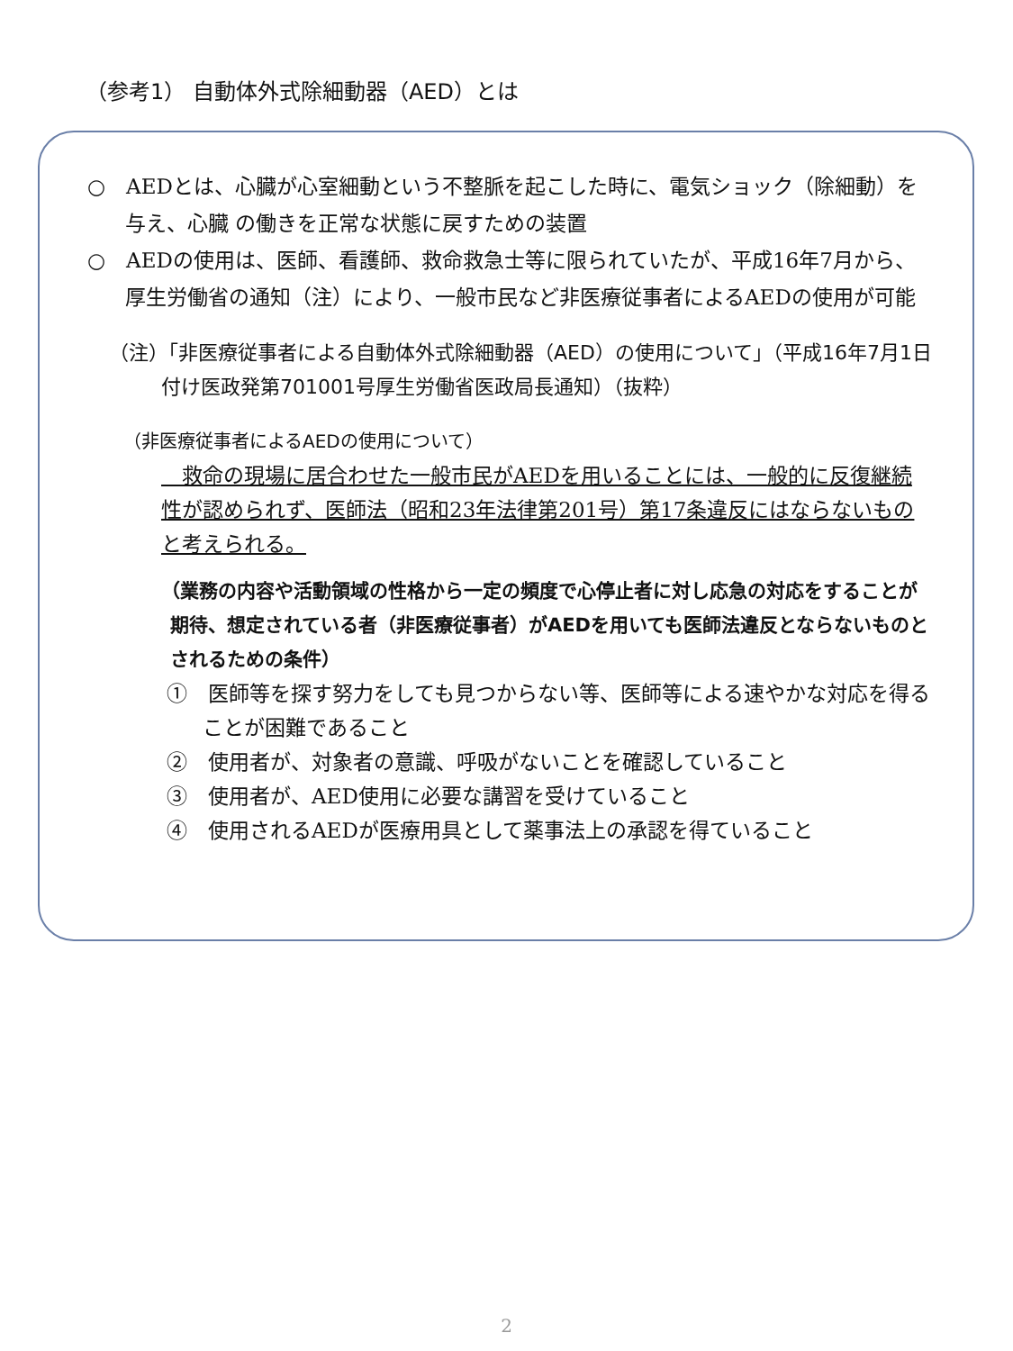（参考1） 自動体外式除細動器（AED）とは
○　AEDとは、心臓が心室細動という不整脈を起こした時に、電気ショック（除細動）を与え、心臓 の働きを正常な状態に戻すための装置
○　AEDの使用は、医師、看護師、救命救急士等に限られていたが、平成16年7月から、厚生労働省の通知（注）により、一般市民など非医療従事者によるAEDの使用が可能
（注）「非医療従事者による自動体外式除細動器（AED）の使用について」（平成16年7月1日付け医政発第701001号厚生労働省医政局長通知）（抜粋）
（非医療従事者によるAEDの使用について）
　救命の現場に居合わせた一般市民がAEDを用いることには、一般的に反復継続性が認められず、医師法（昭和23年法律第201号）第17条違反にはならないものと考えられる。
（業務の内容や活動領域の性格から一定の頻度で心停止者に対し応急の対応をすることが期待、想定されている者（非医療従事者）がAEDを用いても医師法違反とならないものとされるための条件）
①　医師等を探す努力をしても見つからない等、医師等による速やかな対応を得ることが困難であること
②　使用者が、対象者の意識、呼吸がないことを確認していること
③　使用者が、AED使用に必要な講習を受けていること
④　使用されるAEDが医療用具として薬事法上の承認を得ていること
2